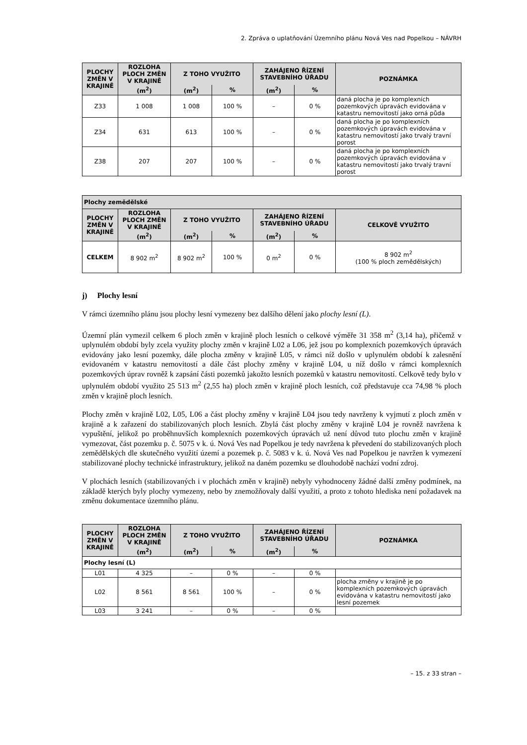2. Zpráva o uplatňování Územního plánu Nová Ves nad Popelkou – NÁVRH
| PLOCHY ZMĚN V KRAJINĚ | ROZLOHA PLOCH ZMĚN V KRAJINĚ | Z TOHO VYUŽITO | | ZAHÁJENO ŘÍZENÍ STAVEBNÍHO ÚŘADU | | POZNÁMKA |
| --- | --- | --- | --- | --- | --- | --- |
| | (m<sup>2</sup>) | (m<sup>2</sup>) | % | (m<sup>2</sup>) | % | |
| Z33 | 1 008 | 1 008 | 100 % | – | 0 % | daná plocha je po komplexních pozemkových úpravách evidována v katastru nemovitostí jako orná půda |
| Z34 | 631 | 613 | 100 % | – | 0 % | daná plocha je po komplexních pozemkových úpravách evidována v katastru nemovitostí jako trvalý travní porost |
| Z38 | 207 | 207 | 100 % | – | 0 % | daná plocha je po komplexních pozemkových úpravách evidována v katastru nemovitostí jako trvalý travní porost |
| Plochy zemědělské | | | | | | |
| PLOCHY ZMĚN V KRAJINĚ | ROZLOHA PLOCH ZMĚN V KRAJINĚ | Z TOHO VYUŽITO | | ZAHÁJENO ŘÍZENÍ STAVEBNÍHO ÚŘADU | | CELKOVĚ VYUŽITO |
| | (m<sup>2</sup>) | (m<sup>2</sup>) | % | (m<sup>2</sup>) | % | |
| CELKEM | 8 902 m<sup>2</sup> | 8 902 m<sup>2</sup> | 100 % | 0 m<sup>2</sup> | 0 % | 8 902 m<sup>2</sup> (100 % ploch zemědělských) |
j) Plochy lesní
V rámci územního plánu jsou plochy lesní vymezeny bez dalšího dělení jako plochy lesní (L).
Územní plán vymezil celkem 6 ploch změn v krajině ploch lesních o celkové výměře 31 358 m<sup>2</sup> (3,14 ha), přičemž v uplynulém období byly zcela využity plochy změn v krajině L02 a L06, jež jsou po komplexních pozemkových úpravách evidovány jako lesní pozemky, dále plocha změny v krajině L05, v rámci níž došlo v uplynulém období k zalesnění evidovaném v katastru nemovitostí a dále část plochy změny v krajině L04, u níž došlo v rámci komplexních pozemkových úprav rovněž k zapsání části pozemků jakožto lesních pozemků v katastru nemovitostí. Celkově tedy bylo v uplynulém období využito 25 513 m<sup>2</sup> (2,55 ha) ploch změn v krajině ploch lesních, což představuje cca 74,98 % ploch změn v krajině ploch lesních.
Plochy změn v krajině L02, L05, L06 a část plochy změny v krajině L04 jsou tedy navrženy k vyjmutí z ploch změn v krajině a k zařazení do stabilizovaných ploch lesních. Zbylá část plochy změny v krajině L04 je rovněž navržena k vypuštění, jelikož po proběhnuvších komplexních pozemkových úpravách už není důvod tuto plochu změn v krajině vymezovat, část pozemku p. č. 5075 v k. ú. Nová Ves nad Popelkou je tedy navržena k převedení do stabilizovaných ploch zemědělských dle skutečného využití území a pozemek p. č. 5083 v k. ú. Nová Ves nad Popelkou je navržen k vymezení stabilizované plochy technické infrastruktury, jelikož na daném pozemku se dlouhodobě nachází vodní zdroj.
V plochách lesních (stabilizovaných i v plochách změn v krajině) nebyly vyhodnoceny žádné další změny podmínek, na základě kterých byly plochy vymezeny, nebo by znemožňovaly další využití, a proto z tohoto hlediska není požadavek na změnu dokumentace územního plánu.
| PLOCHY ZMĚN V KRAJINĚ | ROZLOHA PLOCH ZMĚN V KRAJINĚ | Z TOHO VYUŽITO | | ZAHÁJENO ŘÍZENÍ STAVEBNÍHO ÚŘADU | | POZNÁMKA |
| --- | --- | --- | --- | --- | --- | --- |
| | (m<sup>2</sup>) | (m<sup>2</sup>) | % | (m<sup>2</sup>) | % | |
| Plochy lesní (L) | | | | | | |
| L01 | 4 325 | – | 0 % | – | 0 % | |
| L02 | 8 561 | 8 561 | 100 % | – | 0 % | plocha změny v krajině je po komplexních pozemkových úpravách evidována v katastru nemovitostí jako lesní pozemek |
| L03 | 3 241 | – | 0 % | – | 0 % | |
– 15. z 33 stran –